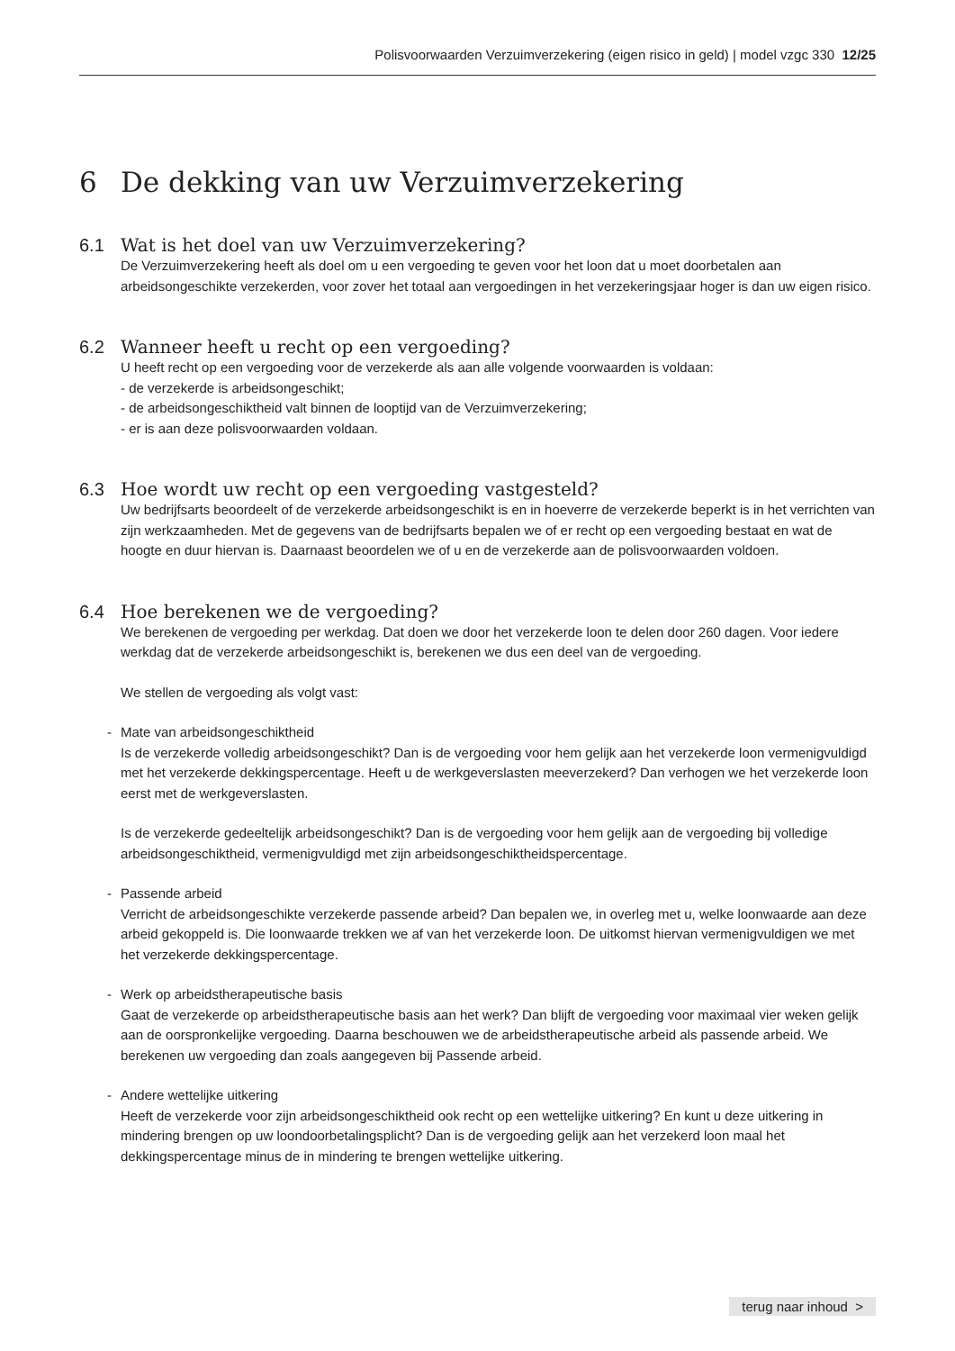Polisvoorwaarden Verzuimverzekering (eigen risico in geld) | model vzgc 330 12/25
6 De dekking van uw Verzuimverzekering
6.1 Wat is het doel van uw Verzuimverzekering?
De Verzuimverzekering heeft als doel om u een vergoeding te geven voor het loon dat u moet doorbetalen aan arbeidsongeschikte verzekerden, voor zover het totaal aan vergoedingen in het verzekeringsjaar hoger is dan uw eigen risico.
6.2 Wanneer heeft u recht op een vergoeding?
U heeft recht op een vergoeding voor de verzekerde als aan alle volgende voorwaarden is voldaan:
- de verzekerde is arbeidsongeschikt;
- de arbeidsongeschiktheid valt binnen de looptijd van de Verzuimverzekering;
- er is aan deze polisvoorwaarden voldaan.
6.3 Hoe wordt uw recht op een vergoeding vastgesteld?
Uw bedrijfsarts beoordeelt of de verzekerde arbeidsongeschikt is en in hoeverre de verzekerde beperkt is in het verrichten van zijn werkzaamheden. Met de gegevens van de bedrijfsarts bepalen we of er recht op een vergoeding bestaat en wat de hoogte en duur hiervan is. Daarnaast beoordelen we of u en de verzekerde aan de polisvoorwaarden voldoen.
6.4 Hoe berekenen we de vergoeding?
We berekenen de vergoeding per werkdag. Dat doen we door het verzekerde loon te delen door 260 dagen. Voor iedere werkdag dat de verzekerde arbeidsongeschikt is, berekenen we dus een deel van de vergoeding.
We stellen de vergoeding als volgt vast:
- Mate van arbeidsongeschiktheid
Is de verzekerde volledig arbeidsongeschikt? Dan is de vergoeding voor hem gelijk aan het verzekerde loon vermenigvuldigd met het verzekerde dekkingspercentage. Heeft u de werkgeverslasten meeverzekerd? Dan verhogen we het verzekerde loon eerst met de werkgeverslasten.
Is de verzekerde gedeeltelijk arbeidsongeschikt? Dan is de vergoeding voor hem gelijk aan de vergoeding bij volledige arbeidsongeschiktheid, vermenigvuldigd met zijn arbeidsongeschiktheidspercentage.
- Passende arbeid
Verricht de arbeidsongeschikte verzekerde passende arbeid? Dan bepalen we, in overleg met u, welke loonwaarde aan deze arbeid gekoppeld is. Die loonwaarde trekken we af van het verzekerde loon. De uitkomst hiervan vermenigvuldigen we met het verzekerde dekkingspercentage.
- Werk op arbeidstherapeutische basis
Gaat de verzekerde op arbeidstherapeutische basis aan het werk? Dan blijft de vergoeding voor maximaal vier weken gelijk aan de oorspronkelijke vergoeding. Daarna beschouwen we de arbeidstherapeutische arbeid als passende arbeid. We berekenen uw vergoeding dan zoals aangegeven bij Passende arbeid.
- Andere wettelijke uitkering
Heeft de verzekerde voor zijn arbeidsongeschiktheid ook recht op een wettelijke uitkering? En kunt u deze uitkering in mindering brengen op uw loondoorbetalingsplicht? Dan is de vergoeding gelijk aan het verzekerd loon maal het dekkingspercentage minus de in mindering te brengen wettelijke uitkering.
terug naar inhoud >